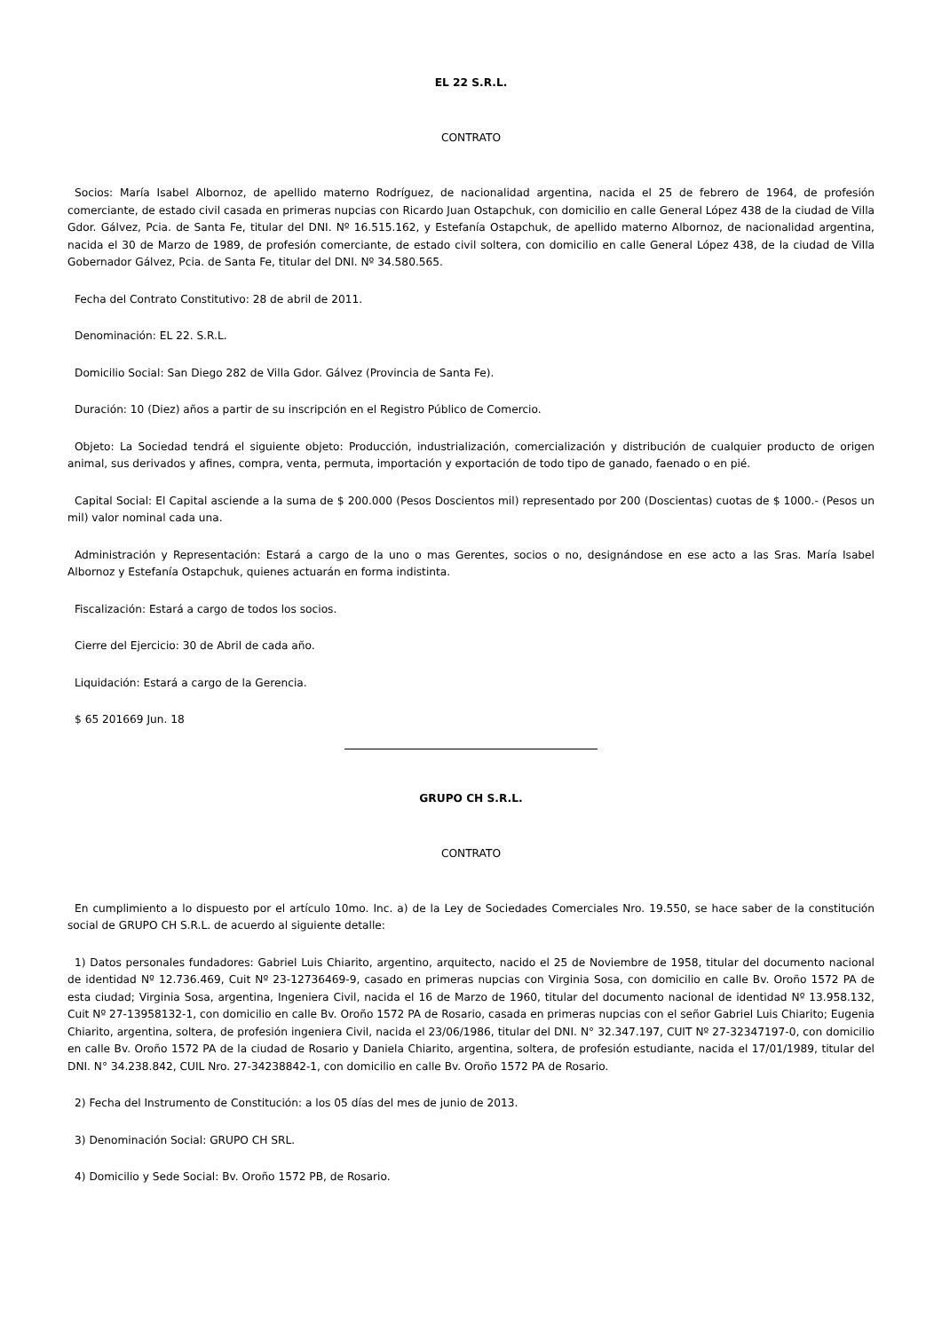EL 22 S.R.L.
CONTRATO
Socios: María Isabel Albornoz, de apellido materno Rodríguez, de nacionalidad argentina, nacida el 25 de febrero de 1964, de profesión comerciante, de estado civil casada en primeras nupcias con Ricardo Juan Ostapchuk, con domicilio en calle General López 438 de la ciudad de Villa Gdor. Gálvez, Pcia. de Santa Fe, titular del DNI. Nº 16.515.162, y Estefanía Ostapchuk, de apellido materno Albornoz, de nacionalidad argentina, nacida el 30 de Marzo de 1989, de profesión comerciante, de estado civil soltera, con domicilio en calle General López 438, de la ciudad de Villa Gobernador Gálvez, Pcia. de Santa Fe, titular del DNI. Nº 34.580.565.
Fecha del Contrato Constitutivo: 28 de abril de 2011.
Denominación: EL 22. S.R.L.
Domicilio Social: San Diego 282 de Villa Gdor. Gálvez (Provincia de Santa Fe).
Duración: 10 (Diez) años a partir de su inscripción en el Registro Público de Comercio.
Objeto: La Sociedad tendrá el siguiente objeto: Producción, industrialización, comercialización y distribución de cualquier producto de origen animal, sus derivados y afines, compra, venta, permuta, importación y exportación de todo tipo de ganado, faenado o en pié.
Capital Social: El Capital asciende a la suma de $ 200.000 (Pesos Doscientos mil) representado por 200 (Doscientas) cuotas de $ 1000.- (Pesos un mil) valor nominal cada una.
Administración y Representación: Estará a cargo de la uno o mas Gerentes, socios o no, designándose en ese acto a las Sras. María Isabel Albornoz y Estefanía Ostapchuk, quienes actuarán en forma indistinta.
Fiscalización: Estará a cargo de todos los socios.
Cierre del Ejercicio: 30 de Abril de cada año.
Liquidación: Estará a cargo de la Gerencia.
$ 65 201669 Jun. 18
GRUPO CH S.R.L.
CONTRATO
En cumplimiento a lo dispuesto por el artículo 10mo. Inc. a) de la Ley de Sociedades Comerciales Nro. 19.550, se hace saber de la constitución social de GRUPO CH S.R.L. de acuerdo al siguiente detalle:
1) Datos personales fundadores: Gabriel Luis Chiarito, argentino, arquitecto, nacido el 25 de Noviembre de 1958, titular del documento nacional de identidad Nº 12.736.469, Cuit Nº 23-12736469-9, casado en primeras nupcias con Virginia Sosa, con domicilio en calle Bv. Oroño 1572 PA de esta ciudad; Virginia Sosa, argentina, Ingeniera Civil, nacida el 16 de Marzo de 1960, titular del documento nacional de identidad Nº 13.958.132, Cuit Nº 27-13958132-1, con domicilio en calle Bv. Oroño 1572 PA de Rosario, casada en primeras nupcias con el señor Gabriel Luis Chiarito; Eugenia Chiarito, argentina, soltera, de profesión ingeniera Civil, nacida el 23/06/1986, titular del DNI. N° 32.347.197, CUIT Nº 27-32347197-0, con domicilio en calle Bv. Oroño 1572 PA de la ciudad de Rosario y Daniela Chiarito, argentina, soltera, de profesión estudiante, nacida el 17/01/1989, titular del DNI. N° 34.238.842, CUIL Nro. 27-34238842-1, con domicilio en calle Bv. Oroño 1572 PA de Rosario.
2) Fecha del Instrumento de Constitución: a los 05 días del mes de junio de 2013.
3) Denominación Social: GRUPO CH SRL.
4) Domicilio y Sede Social: Bv. Oroño 1572 PB, de Rosario.